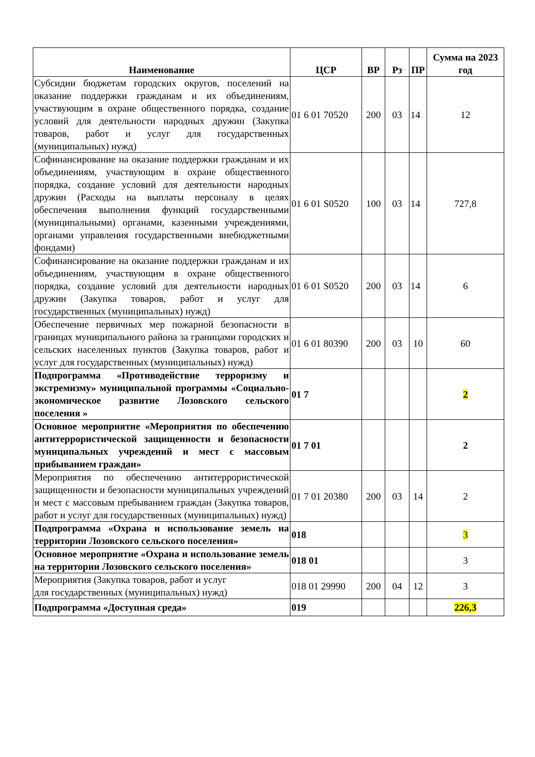| Наименование | ЦСР | ВР | Рз | ПР | Сумма на 2023 год |
| --- | --- | --- | --- | --- | --- |
| Субсидии бюджетам городских округов, поселений на оказание поддержки гражданам и их объединениям, участвующим в охране общественного порядка, создание условий для деятельности народных дружин (Закупка товаров, работ и услуг для государственных (муниципальных) нужд) | 01 6 01 70520 | 200 | 03 | 14 | 12 |
| Софинансирование на оказание поддержки гражданам и их объединениям, участвующим в охране общественного порядка, создание условий для деятельности народных дружин (Расходы на выплаты персоналу в целях обеспечения выполнения функций государственными (муниципальными) органами, казенными учреждениями, органами управления государственными внебюджетными фондами) | 01 6 01 S0520 | 100 | 03 | 14 | 727,8 |
| Софинансирование на оказание поддержки гражданам и их объединениям, участвующим в охране общественного порядка, создание условий для деятельности народных дружин (Закупка товаров, работ и услуг для государственных (муниципальных) нужд) | 01 6 01 S0520 | 200 | 03 | 14 | 6 |
| Обеспечение первичных мер пожарной безопасности в границах муниципального района за границами городских и сельских населенных пунктов (Закупка товаров, работ и услуг для государственных (муниципальных) нужд) | 01 6 01 80390 | 200 | 03 | 10 | 60 |
| Подпрограмма «Противодействие терроризму и экстремизму» муниципальной программы «Социально-экономическое развитие Лозовского сельского поселения » | 01 7 | | | | 2 |
| Основное мероприятие «Мероприятия по обеспечению антитеррористической защищенности и безопасности муниципальных учреждений и мест с массовым прибыванием граждан» | 01 7 01 | | | | 2 |
| Мероприятия по обеспечению антитеррористической защищенности и безопасности муниципальных учреждений и мест с массовым пребыванием граждан (Закупка товаров, работ и услуг для государственных (муниципальных) нужд) | 01 7 01 20380 | 200 | 03 | 14 | 2 |
| Подпрограмма «Охрана и использование земель на территории Лозовского сельского поселения» | 018 | | | | 3 |
| Основное мероприятие «Охрана и использование земель на территории Лозовского сельского поселения» | 018 01 | | | | 3 |
| Мероприятия (Закупка товаров, работ и услуг для государственных (муниципальных) нужд) | 018 01 29990 | 200 | 04 | 12 | 3 |
| Подпрограмма «Доступная среда» | 019 | | | | 226,3 |